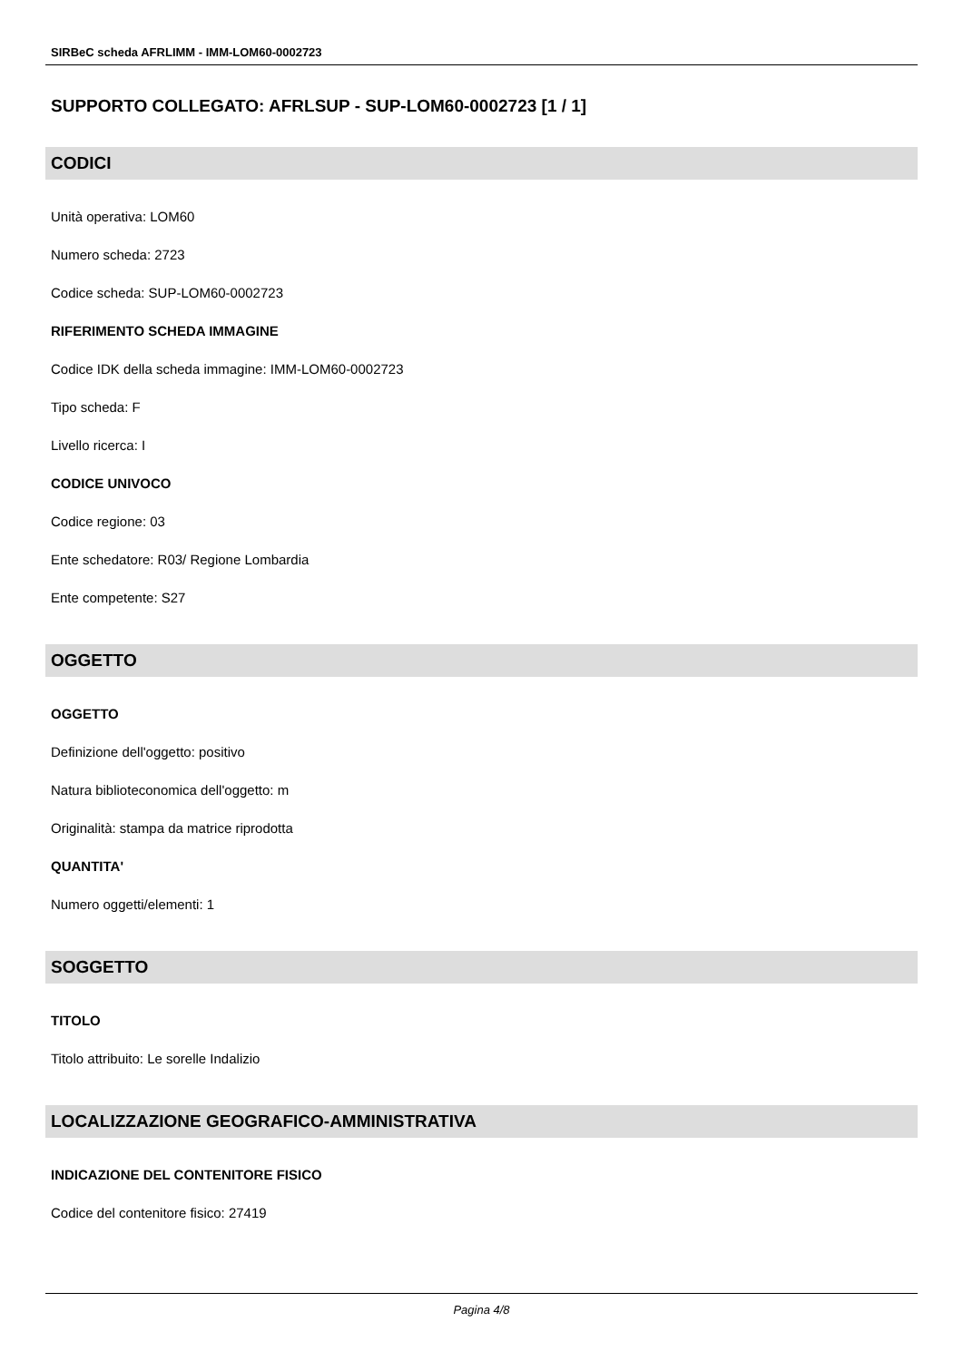SIRBeC scheda AFRLIMM - IMM-LOM60-0002723
SUPPORTO COLLEGATO: AFRLSUP - SUP-LOM60-0002723 [1 / 1]
CODICI
Unità operativa: LOM60
Numero scheda: 2723
Codice scheda: SUP-LOM60-0002723
RIFERIMENTO SCHEDA IMMAGINE
Codice IDK della scheda immagine: IMM-LOM60-0002723
Tipo scheda: F
Livello ricerca: I
CODICE UNIVOCO
Codice regione: 03
Ente schedatore: R03/ Regione Lombardia
Ente competente: S27
OGGETTO
OGGETTO
Definizione dell'oggetto: positivo
Natura biblioteconomica dell'oggetto: m
Originalità: stampa da matrice riprodotta
QUANTITA'
Numero oggetti/elementi: 1
SOGGETTO
TITOLO
Titolo attribuito: Le sorelle Indalizio
LOCALIZZAZIONE GEOGRAFICO-AMMINISTRATIVA
INDICAZIONE DEL CONTENITORE FISICO
Codice del contenitore fisico: 27419
Pagina 4/8